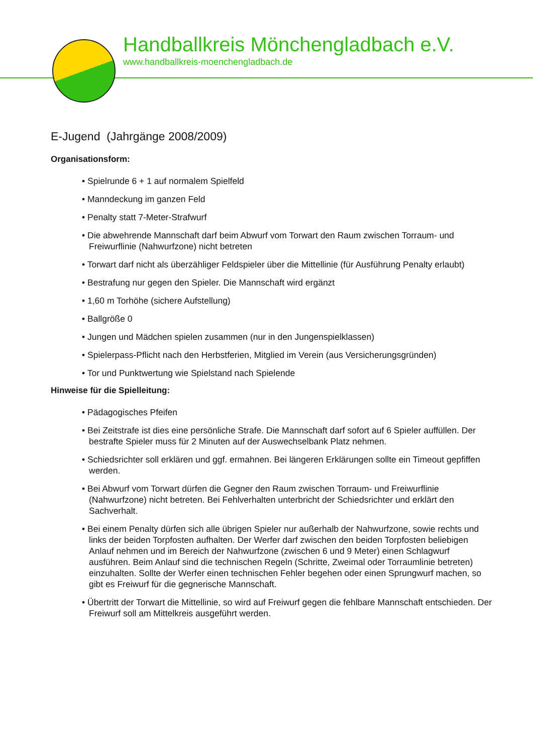Handballkreis Mönchengladbach e.V.
www.handballkreis-moenchengladbach.de
E-Jugend (Jahrgänge 2008/2009)
Organisationsform:
• Spielrunde 6 + 1 auf normalem Spielfeld
• Manndeckung im ganzen Feld
• Penalty statt 7-Meter-Strafwurf
• Die abwehrende Mannschaft darf beim Abwurf vom Torwart den Raum zwischen Torraum- und Freiwurflinie (Nahwurfzone) nicht betreten
• Torwart darf nicht als überzähliger Feldspieler über die Mittellinie (für Ausführung Penalty erlaubt)
• Bestrafung nur gegen den Spieler. Die Mannschaft wird ergänzt
• 1,60 m Torhöhe (sichere Aufstellung)
• Ballgröße 0
• Jungen und Mädchen spielen zusammen (nur in den Jungenspielklassen)
• Spielerpass-Pflicht nach den Herbstferien, Mitglied im Verein (aus Versicherungsgründen)
• Tor und Punktwertung wie Spielstand nach Spielende
Hinweise für die Spielleitung:
• Pädagogisches Pfeifen
• Bei Zeitstrafe ist dies eine persönliche Strafe. Die Mannschaft darf sofort auf 6 Spieler auffüllen. Der bestrafte Spieler muss für 2 Minuten auf der Auswechselbank Platz nehmen.
• Schiedsrichter soll erklären und ggf. ermahnen. Bei längeren Erklärungen sollte ein Timeout gepfiffen werden.
• Bei Abwurf vom Torwart dürfen die Gegner den Raum zwischen Torraum- und Freiwurflinie (Nahwurfzone) nicht betreten. Bei Fehlverhalten unterbricht der Schiedsrichter und erklärt den Sachverhalt.
• Bei einem Penalty dürfen sich alle übrigen Spieler nur außerhalb der Nahwurfzone, sowie rechts und links der beiden Torpfosten aufhalten. Der Werfer darf zwischen den beiden Torpfosten beliebigen Anlauf nehmen und im Bereich der Nahwurfzone (zwischen 6 und 9 Meter) einen Schlagwurf ausführen. Beim Anlauf sind die technischen Regeln (Schritte, Zweimal oder Torraumlinie betreten) einzuhalten. Sollte der Werfer einen technischen Fehler begehen oder einen Sprungwurf machen, so gibt es Freiwurf für die gegnerische Mannschaft.
• Übertritt der Torwart die Mittellinie, so wird auf Freiwurf gegen die fehlbare Mannschaft entschieden. Der Freiwurf soll am Mittelkreis ausgeführt werden.